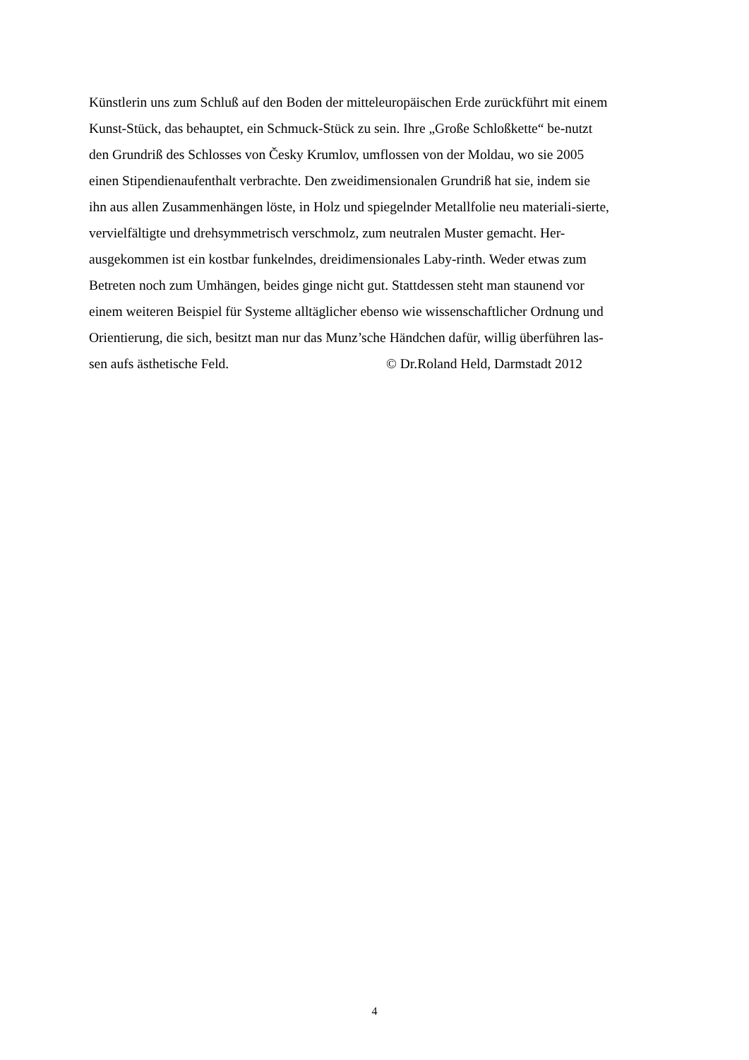Künstlerin uns zum Schluß auf den Boden der mitteleuropäischen Erde zurückführt mit einem
Kunst-Stück, das behauptet, ein Schmuck-Stück zu sein. Ihre „Große Schloßkette“ be-nutzt
den Grundriß des Schlosses von Česky Krumlov, umflossen von der Moldau, wo sie 2005
einen Stipendienaufenthalt verbrachte. Den zweidimensionalen Grundriß hat sie, indem sie
ihn aus allen Zusammenhängen löste, in Holz und spiegelnder Metallfolie neu materiali-sierte,
vervielfältigte und drehsymmetrisch verschmolz, zum neutralen Muster gemacht. Her-
ausgekommen ist ein kostbar funkelndes, dreidimensionales Laby-rinth. Weder etwas zum
Betreten noch zum Umhängen, beides ginge nicht gut. Stattdessen steht man staunend vor
einem weiteren Beispiel für Systeme alltäglicher ebenso wie wissenschaftlicher Ordnung und
Orientierung, die sich, besitzt man nur das Munz’sche Händchen dafür, willig überführen las-
sen aufs ästhetische Feld. © Dr.Roland Held, Darmstadt 2012
4